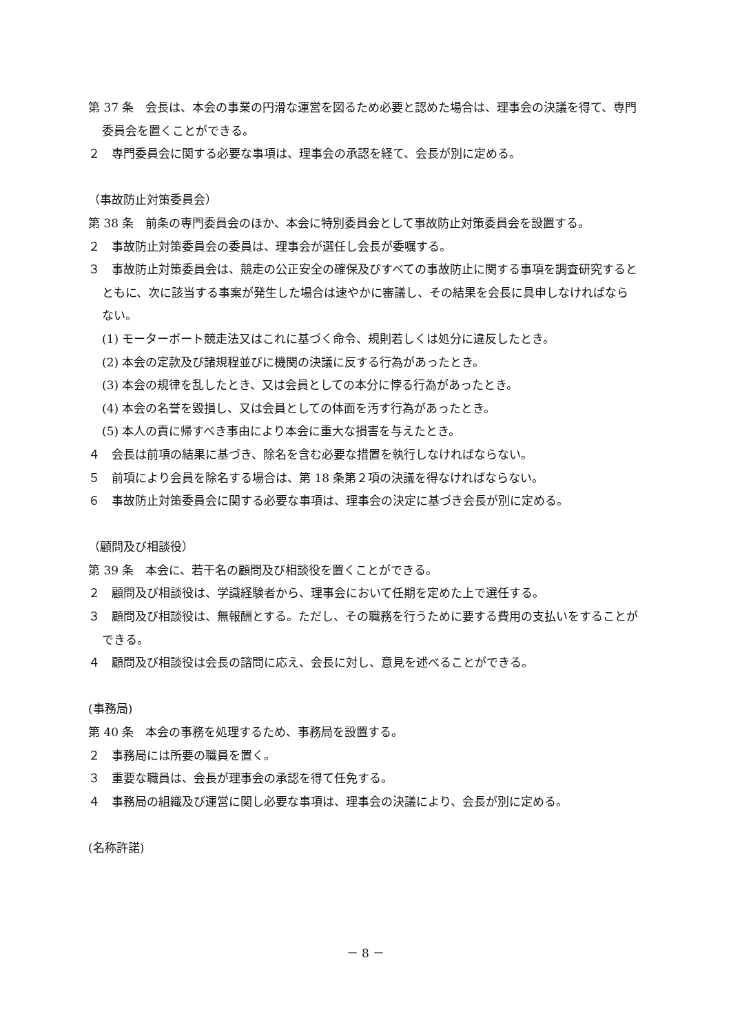第 37 条　会長は、本会の事業の円滑な運営を図るため必要と認めた場合は、理事会の決議を得て、専門委員会を置くことができる。
２　専門委員会に関する必要な事項は、理事会の承認を経て、会長が別に定める。
（事故防止対策委員会）
第 38 条　前条の専門委員会のほか、本会に特別委員会として事故防止対策委員会を設置する。
２　事故防止対策委員会の委員は、理事会が選任し会長が委嘱する。
３　事故防止対策委員会は、競走の公正安全の確保及びすべての事故防止に関する事項を調査研究するとともに、次に該当する事案が発生した場合は速やかに審議し、その結果を会長に具申しなければならない。
(1) モーターボート競走法又はこれに基づく命令、規則若しくは処分に違反したとき。
(2) 本会の定款及び諸規程並びに機関の決議に反する行為があったとき。
(3) 本会の規律を乱したとき、又は会員としての本分に悖る行為があったとき。
(4) 本会の名誉を毀損し、又は会員としての体面を汚す行為があったとき。
(5) 本人の責に帰すべき事由により本会に重大な損害を与えたとき。
４　会長は前項の結果に基づき、除名を含む必要な措置を執行しなければならない。
５　前項により会員を除名する場合は、第 18 条第２項の決議を得なければならない。
６　事故防止対策委員会に関する必要な事項は、理事会の決定に基づき会長が別に定める。
（顧問及び相談役）
第 39 条　本会に、若干名の顧問及び相談役を置くことができる。
２　顧問及び相談役は、学識経験者から、理事会において任期を定めた上で選任する。
３　顧問及び相談役は、無報酬とする。ただし、その職務を行うために要する費用の支払いをすることができる。
４　顧問及び相談役は会長の諮問に応え、会長に対し、意見を述べることができる。
(事務局)
第 40 条　本会の事務を処理するため、事務局を設置する。
２　事務局には所要の職員を置く。
３　重要な職員は、会長が理事会の承認を得て任免する。
４　事務局の組織及び運営に関し必要な事項は、理事会の決議により、会長が別に定める。
(名称許諾)
－ 8 －